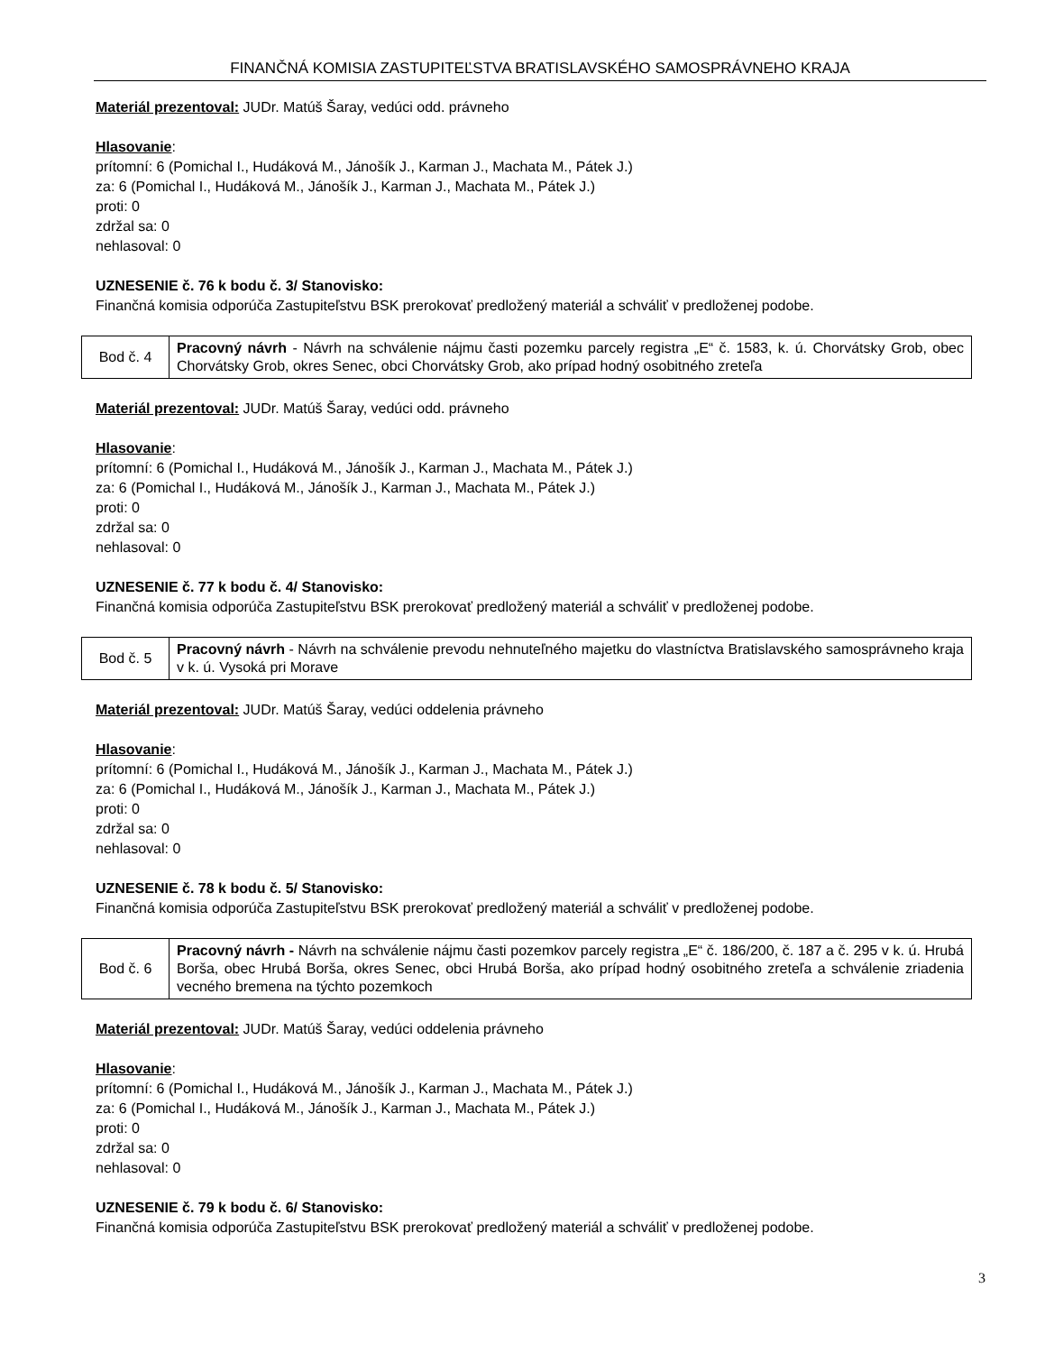FINANČNÁ KOMISIA ZASTUPITEĽSTVA BRATISLAVSKÉHO SAMOSPRÁVNEHO KRAJA
Materiál prezentoval: JUDr. Matúš Šaray, vedúci odd. právneho
Hlasovanie:
prítomní: 6 (Pomichal I., Hudáková M., Jánošík J., Karman J., Machata M., Pátek J.)
za: 6 (Pomichal I., Hudáková M., Jánošík J., Karman J., Machata M., Pátek J.)
proti: 0
zdržal sa: 0
nehlasoval: 0
UZNESENIE č. 76 k bodu č. 3/ Stanovisko:
Finančná komisia odporúča Zastupiteľstvu BSK prerokovať predložený materiál a schváliť v predloženej podobe.
| Bod č. 4 | Pracovný návrh - Návrh na schválenie nájmu časti pozemku parcely registra „E“ č. 1583, k. ú. Chorvátsky Grob, obec Chorvátsky Grob, okres Senec, obci Chorvátsky Grob, ako prípad hodný osobitného zreteľa |
Materiál prezentoval: JUDr. Matúš Šaray, vedúci odd. právneho
Hlasovanie:
prítomní: 6 (Pomichal I., Hudáková M., Jánošík J., Karman J., Machata M., Pátek J.)
za: 6 (Pomichal I., Hudáková M., Jánošík J., Karman J., Machata M., Pátek J.)
proti: 0
zdržal sa: 0
nehlasoval: 0
UZNESENIE č. 77 k bodu č. 4/ Stanovisko:
Finančná komisia odporúča Zastupiteľstvu BSK prerokovať predložený materiál a schváliť v predloženej podobe.
| Bod č. 5 | Pracovný návrh - Návrh na schválenie prevodu nehnuteľného majetku do vlastníctva Bratislavského samosprávneho kraja v k. ú. Vysoká pri Morave |
Materiál prezentoval: JUDr. Matúš Šaray, vedúci oddelenia právneho
Hlasovanie:
prítomní: 6 (Pomichal I., Hudáková M., Jánošík J., Karman J., Machata M., Pátek J.)
za: 6 (Pomichal I., Hudáková M., Jánošík J., Karman J., Machata M., Pátek J.)
proti: 0
zdržal sa: 0
nehlasoval: 0
UZNESENIE č. 78 k bodu č. 5/ Stanovisko:
Finančná komisia odporúča Zastupiteľstvu BSK prerokovať predložený materiál a schváliť v predloženej podobe.
| Bod č. 6 | Pracovný návrh - Návrh na schválenie nájmu časti pozemkov parcely registra „E“ č. 186/200, č. 187 a č. 295 v k. ú. Hrubá Borša, obec Hrubá Borša, okres Senec, obci Hrubá Borša, ako prípad hodný osobitného zreteľa a schválenie zriadenia vecného bremena na týchto pozemkoch |
Materiál prezentoval: JUDr. Matúš Šaray, vedúci oddelenia právneho
Hlasovanie:
prítomní: 6 (Pomichal I., Hudáková M., Jánošík J., Karman J., Machata M., Pátek J.)
za: 6 (Pomichal I., Hudáková M., Jánošík J., Karman J., Machata M., Pátek J.)
proti: 0
zdržal sa: 0
nehlasoval: 0
UZNESENIE č. 79 k bodu č. 6/ Stanovisko:
Finančná komisia odporúča Zastupiteľstvu BSK prerokovať predložený materiál a schváliť v predloženej podobe.
3